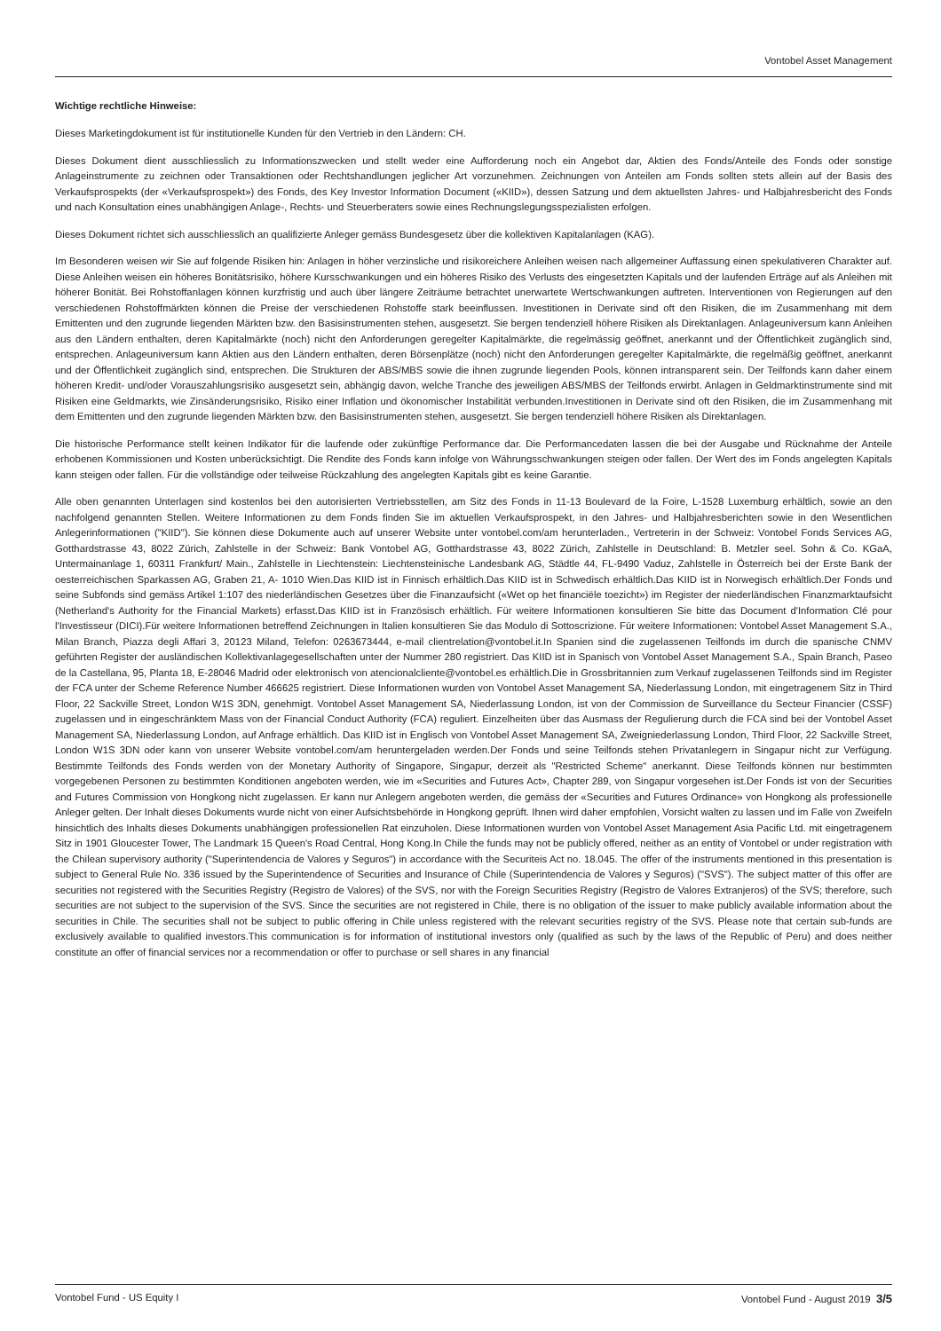Vontobel Asset Management
Wichtige rechtliche Hinweise:
Dieses Marketingdokument ist für institutionelle Kunden für den Vertrieb in den Ländern: CH.
Dieses Dokument dient ausschliesslich zu Informationszwecken und stellt weder eine Aufforderung noch ein Angebot dar, Aktien des Fonds/Anteile des Fonds oder sonstige Anlageinstrumente zu zeichnen oder Transaktionen oder Rechtshandlungen jeglicher Art vorzunehmen. Zeichnungen von Anteilen am Fonds sollten stets allein auf der Basis des Verkaufsprospekts (der «Verkaufsprospekt») des Fonds, des Key Investor Information Document («KIID»), dessen Satzung und dem aktuellsten Jahres- und Halbjahresbericht des Fonds und nach Konsultation eines unabhängigen Anlage-, Rechts- und Steuerberaters sowie eines Rechnungslegungsspezialisten erfolgen.
Dieses Dokument richtet sich ausschliesslich an qualifizierte Anleger gemäss Bundesgesetz über die kollektiven Kapitalanlagen (KAG).
Im Besonderen weisen wir Sie auf folgende Risiken hin: Anlagen in höher verzinsliche und risikoreichere Anleihen weisen nach allgemeiner Auffassung einen spekulativeren Charakter auf. Diese Anleihen weisen ein höheres Bonitätsrisiko, höhere Kursschwankungen und ein höheres Risiko des Verlusts des eingesetzten Kapitals und der laufenden Erträge auf als Anleihen mit höherer Bonität. Bei Rohstoffanlagen können kurzfristig und auch über längere Zeiträume betrachtet unerwartete Wertschwankungen auftreten. Interventionen von Regierungen auf den verschiedenen Rohstoffmärkten können die Preise der verschiedenen Rohstoffe stark beeinflussen. Investitionen in Derivate sind oft den Risiken, die im Zusammenhang mit dem Emittenten und den zugrunde liegenden Märkten bzw. den Basisinstrumenten stehen, ausgesetzt. Sie bergen tendenziell höhere Risiken als Direktanlagen. Anlageuniversum kann Anleihen aus den Ländern enthalten, deren Kapitalmärkte (noch) nicht den Anforderungen geregelter Kapitalmärkte, die regelmässig geöffnet, anerkannt und der Öffentlichkeit zugänglich sind, entsprechen. Anlageuniversum kann Aktien aus den Ländern enthalten, deren Börsenplätze (noch) nicht den Anforderungen geregelter Kapitalmärkte, die regelmäßig geöffnet, anerkannt und der Öffentlichkeit zugänglich sind, entsprechen. Die Strukturen der ABS/MBS sowie die ihnen zugrunde liegenden Pools, können intransparent sein. Der Teilfonds kann daher einem höheren Kredit- und/oder Vorauszahlungsrisiko ausgesetzt sein, abhängig davon, welche Tranche des jeweiligen ABS/MBS der Teilfonds erwirbt. Anlagen in Geldmarktinstrumente sind mit Risiken eine Geldmarkts, wie Zinsänderungsrisiko, Risiko einer Inflation und ökonomischer Instabilität verbunden.Investitionen in Derivate sind oft den Risiken, die im Zusammenhang mit dem Emittenten und den zugrunde liegenden Märkten bzw. den Basisinstrumenten stehen, ausgesetzt. Sie bergen tendenziell höhere Risiken als Direktanlagen.
Die historische Performance stellt keinen Indikator für die laufende oder zukünftige Performance dar. Die Performancedaten lassen die bei der Ausgabe und Rücknahme der Anteile erhobenen Kommissionen und Kosten unberücksichtigt. Die Rendite des Fonds kann infolge von Währungsschwankungen steigen oder fallen. Der Wert des im Fonds angelegten Kapitals kann steigen oder fallen. Für die vollständige oder teilweise Rückzahlung des angelegten Kapitals gibt es keine Garantie.
Alle oben genannten Unterlagen sind kostenlos bei den autorisierten Vertriebsstellen, am Sitz des Fonds in 11-13 Boulevard de la Foire, L-1528 Luxemburg erhältlich, sowie an den nachfolgend genannten Stellen. Weitere Informationen zu dem Fonds finden Sie im aktuellen Verkaufsprospekt, in den Jahres- und Halbjahresberichten sowie in den Wesentlichen Anlegerinformationen ("KIID"). Sie können diese Dokumente auch auf unserer Website unter vontobel.com/am herunterladen., Vertreterin in der Schweiz: Vontobel Fonds Services AG, Gotthardstrasse 43, 8022 Zürich, Zahlstelle in der Schweiz: Bank Vontobel AG, Gotthardstrasse 43, 8022 Zürich, Zahlstelle in Deutschland: B. Metzler seel. Sohn & Co. KGaA, Untermainanlage 1, 60311 Frankfurt/ Main., Zahlstelle in Liechtenstein: Liechtensteinische Landesbank AG, Städtle 44, FL-9490 Vaduz, Zahlstelle in Österreich bei der Erste Bank der oesterreichischen Sparkassen AG, Graben 21, A- 1010 Wien.Das KIID ist in Finnisch erhältlich.Das KIID ist in Schwedisch erhältlich.Das KIID ist in Norwegisch erhältlich.Der Fonds und seine Subfonds sind gemäss Artikel 1:107 des niederländischen Gesetzes über die Finanzaufsicht («Wet op het financiële toezicht») im Register der niederländischen Finanzmarktaufsicht (Netherland's Authority for the Financial Markets) erfasst.Das KIID ist in Französisch erhältlich. Für weitere Informationen konsultieren Sie bitte das Document d'Information Clé pour l'Investisseur (DICI).Für weitere Informationen betreffend Zeichnungen in Italien konsultieren Sie das Modulo di Sottoscrizione. Für weitere Informationen: Vontobel Asset Management S.A., Milan Branch, Piazza degli Affari 3, 20123 Miland, Telefon: 0263673444, e-mail clientrelation@vontobel.it.In Spanien sind die zugelassenen Teilfonds im durch die spanische CNMV geführten Register der ausländischen Kollektivanlagegesellschaften unter der Nummer 280 registriert. Das KIID ist in Spanisch von Vontobel Asset Management S.A., Spain Branch, Paseo de la Castellana, 95, Planta 18, E-28046 Madrid oder elektronisch von atencionalcliente@vontobel.es erhältlich.Die in Grossbritannien zum Verkauf zugelassenen Teilfonds sind im Register der FCA unter der Scheme Reference Number 466625 registriert. Diese Informationen wurden von Vontobel Asset Management SA, Niederlassung London, mit eingetragenem Sitz in Third Floor, 22 Sackville Street, London W1S 3DN, genehmigt. Vontobel Asset Management SA, Niederlassung London, ist von der Commission de Surveillance du Secteur Financier (CSSF) zugelassen und in eingeschränktem Mass von der Financial Conduct Authority (FCA) reguliert. Einzelheiten über das Ausmass der Regulierung durch die FCA sind bei der Vontobel Asset Management SA, Niederlassung London, auf Anfrage erhältlich. Das KIID ist in Englisch von Vontobel Asset Management SA, Zweigniederlassung London, Third Floor, 22 Sackville Street, London W1S 3DN oder kann von unserer Website vontobel.com/am heruntergeladen werden.Der Fonds und seine Teilfonds stehen Privatanlegern in Singapur nicht zur Verfügung. Bestimmte Teilfonds des Fonds werden von der Monetary Authority of Singapore, Singapur, derzeit als "Restricted Scheme" anerkannt. Diese Teilfonds können nur bestimmten vorgegebenen Personen zu bestimmten Konditionen angeboten werden, wie im «Securities and Futures Act», Chapter 289, von Singapur vorgesehen ist.Der Fonds ist von der Securities and Futures Commission von Hongkong nicht zugelassen. Er kann nur Anlegern angeboten werden, die gemäss der «Securities and Futures Ordinance» von Hongkong als professionelle Anleger gelten. Der Inhalt dieses Dokuments wurde nicht von einer Aufsichtsbehörde in Hongkong geprüft. Ihnen wird daher empfohlen, Vorsicht walten zu lassen und im Falle von Zweifeln hinsichtlich des Inhalts dieses Dokuments unabhängigen professionellen Rat einzuholen. Diese Informationen wurden von Vontobel Asset Management Asia Pacific Ltd. mit eingetragenem Sitz in 1901 Gloucester Tower, The Landmark 15 Queen's Road Central, Hong Kong.In Chile the funds may not be publicly offered, neither as an entity of Vontobel or under registration with the Chilean supervisory authority ("Superintendencia de Valores y Seguros") in accordance with the Securiteis Act no. 18.045. The offer of the instruments mentioned in this presentation is subject to General Rule No. 336 issued by the Superintendence of Securities and Insurance of Chile (Superintendencia de Valores y Seguros) ("SVS"). The subject matter of this offer are securities not registered with the Securities Registry (Registro de Valores) of the SVS, nor with the Foreign Securities Registry (Registro de Valores Extranjeros) of the SVS; therefore, such securities are not subject to the supervision of the SVS. Since the securities are not registered in Chile, there is no obligation of the issuer to make publicly available information about the securities in Chile. The securities shall not be subject to public offering in Chile unless registered with the relevant securities registry of the SVS. Please note that certain sub-funds are exclusively available to qualified investors.This communication is for information of institutional investors only (qualified as such by the laws of the Republic of Peru) and does neither constitute an offer of financial services nor a recommendation or offer to purchase or sell shares in any financial
Vontobel Fund - US Equity I Vontobel Fund - August 2019 3/5